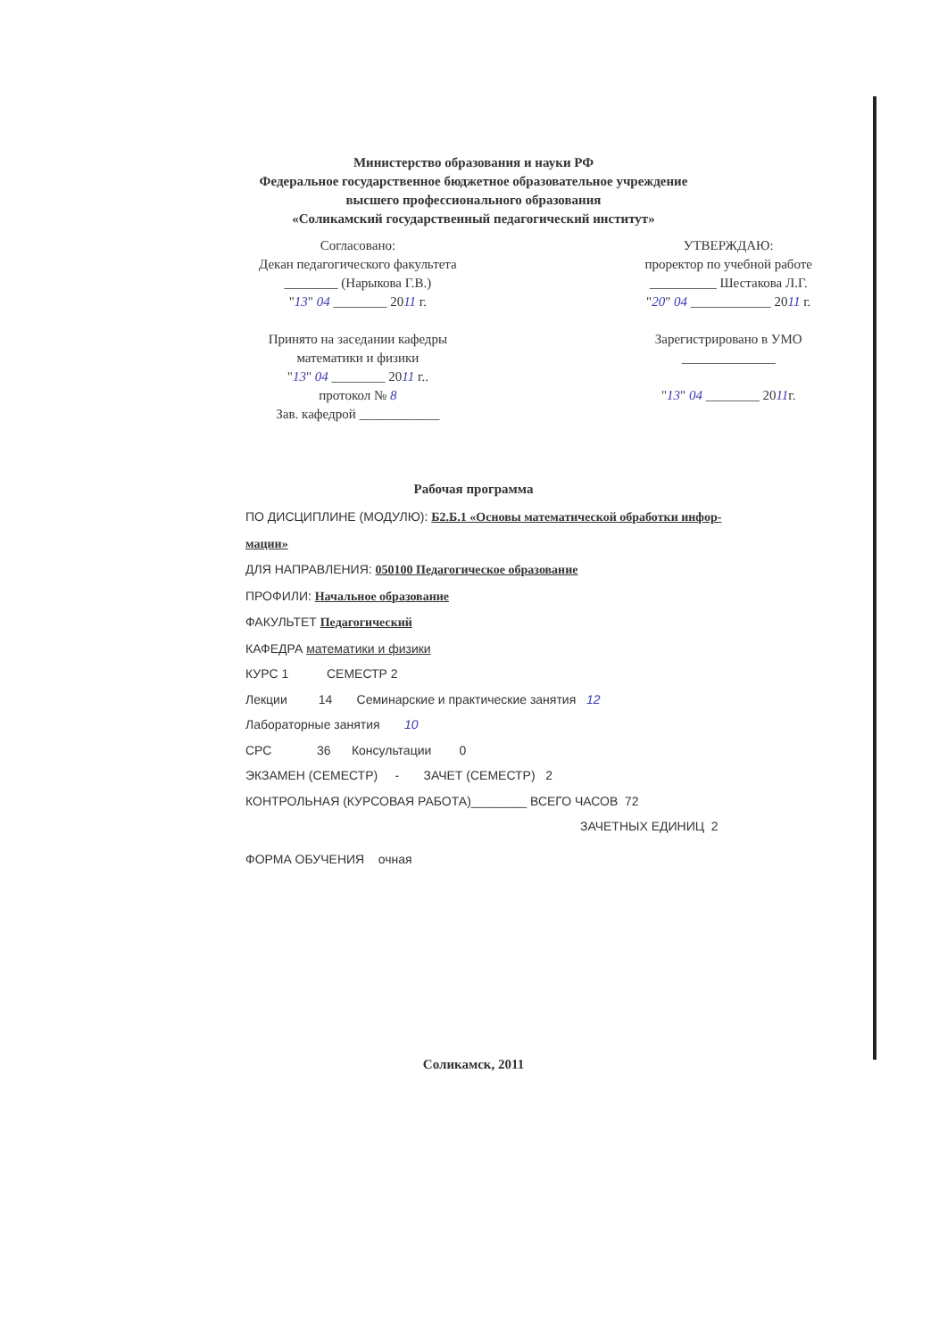Министерство образования и науки РФ
Федеральное государственное бюджетное образовательное учреждение
высшего профессионального образования
«Соликамский государственный педагогический институт»
Согласовано:
Декан педагогического факультета
________ (Нарыкова Г.В.)
"13" 04 ________ 2011 г.
Принято на заседании кафедры
математики и физики
"13" 04 ________ 2011 г..
протокол № 8
Зав. кафедрой ____________
УТВЕРЖДАЮ:
проректор по учебной работе
__________ Шестакова Л.Г.
"20" 04 ____________ 2011 г.
Зарегистрировано в УМО
______________
"13" 04 ________ 2011г.
Рабочая программа
ПО ДИСЦИПЛИНЕ (МОДУЛЮ): Б2.Б.1 «Основы математической обработки инфор-
мации»
ДЛЯ НАПРАВЛЕНИЯ: 050100 Педагогическое образование
ПРОФИЛИ: Начальное образование
ФАКУЛЬТЕТ Педагогический
КАФЕДРА математики и физики
КУРС 1 СЕМЕСТР 2
Лекции 14 Семинарские и практические занятия 12
Лабораторные занятия 10
СРС 36 Консультации 0
ЭКЗАМЕН (СЕМЕСТР) - ЗАЧЕТ (СЕМЕСТР) 2
КОНТРОЛЬНАЯ (КУРСОВАЯ РАБОТА)________ ВСЕГО ЧАСОВ 72
ЗАЧЕТНЫХ ЕДИНИЦ 2
ФОРМА ОБУЧЕНИЯ очная
Соликамск, 2011